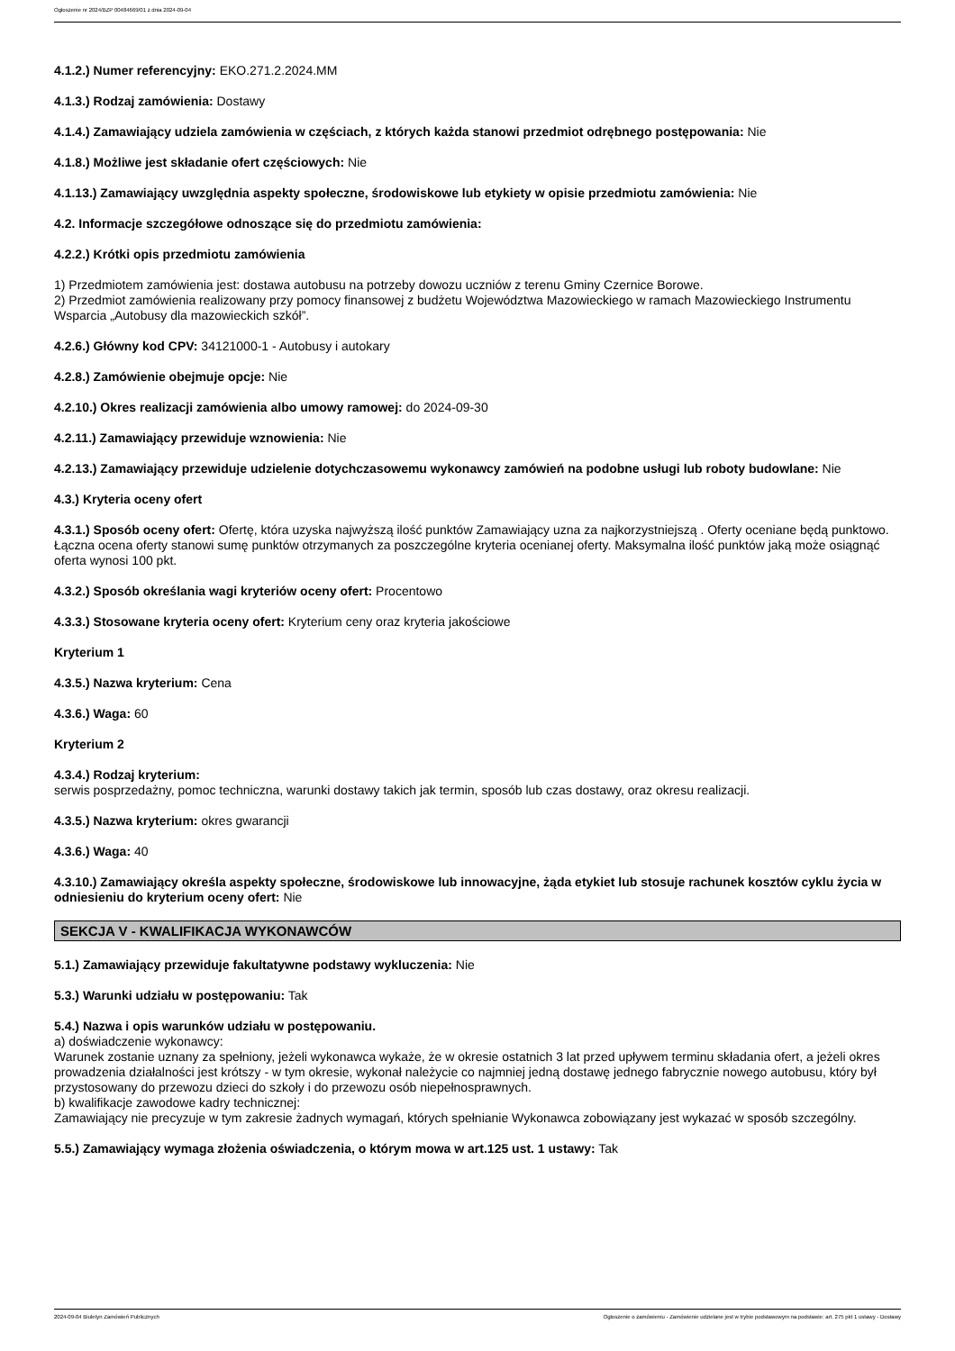Ogłoszenie nr 2024/BZP 00484669/01 z dnia 2024-09-04
4.1.2.) Numer referencyjny: EKO.271.2.2024.MM
4.1.3.) Rodzaj zamówienia: Dostawy
4.1.4.) Zamawiający udziela zamówienia w częściach, z których każda stanowi przedmiot odrębnego postępowania: Nie
4.1.8.) Możliwe jest składanie ofert częściowych: Nie
4.1.13.) Zamawiający uwzględnia aspekty społeczne, środowiskowe lub etykiety w opisie przedmiotu zamówienia: Nie
4.2. Informacje szczegółowe odnoszące się do przedmiotu zamówienia:
4.2.2.) Krótki opis przedmiotu zamówienia
1) Przedmiotem zamówienia jest: dostawa autobusu na potrzeby dowozu uczniów z terenu Gminy Czernice Borowe.
2) Przedmiot zamówienia realizowany przy pomocy finansowej z budżetu Województwa Mazowieckiego w ramach Mazowieckiego Instrumentu Wsparcia „Autobusy dla mazowieckich szkół”.
4.2.6.) Główny kod CPV: 34121000-1 - Autobusy i autokary
4.2.8.) Zamówienie obejmuje opcje: Nie
4.2.10.) Okres realizacji zamówienia albo umowy ramowej: do 2024-09-30
4.2.11.) Zamawiający przewiduje wznowienia: Nie
4.2.13.) Zamawiający przewiduje udzielenie dotychczasowemu wykonawcy zamówień na podobne usługi lub roboty budowlane: Nie
4.3.) Kryteria oceny ofert
4.3.1.) Sposób oceny ofert: Ofertę, która uzyska najwyższą ilość punktów Zamawiający uzna za najkorzystniejszą . Oferty oceniane będą punktowo.
Łączna ocena oferty stanowi sumę punktów otrzymanych za poszczególne kryteria ocenianej oferty. Maksymalna ilość punktów jaką może osiągnąć oferta wynosi 100 pkt.
4.3.2.) Sposób określania wagi kryteriów oceny ofert: Procentowo
4.3.3.) Stosowane kryteria oceny ofert: Kryterium ceny oraz kryteria jakościowe
Kryterium 1
4.3.5.) Nazwa kryterium: Cena
4.3.6.) Waga: 60
Kryterium 2
4.3.4.) Rodzaj kryterium:
serwis posprzedażny, pomoc techniczna, warunki dostawy takich jak termin, sposób lub czas dostawy, oraz okresu realizacji.
4.3.5.) Nazwa kryterium: okres gwarancji
4.3.6.) Waga: 40
4.3.10.) Zamawiający określa aspekty społeczne, środowiskowe lub innowacyjne, żąda etykiet lub stosuje rachunek kosztów cyklu życia w odniesieniu do kryterium oceny ofert: Nie
SEKCJA V - KWALIFIKACJA WYKONAWCÓW
5.1.) Zamawiający przewiduje fakultatywne podstawy wykluczenia: Nie
5.3.) Warunki udziału w postępowaniu: Tak
5.4.) Nazwa i opis warunków udziału w postępowaniu.
a) doświadczenie wykonawcy:
Warunek zostanie uznany za spełniony, jeżeli wykonawca wykaże, że w okresie ostatnich 3 lat przed upływem terminu składania ofert, a jeżeli okres prowadzenia działalności jest krótszy - w tym okresie, wykonał należycie co najmniej jedną dostawę jednego fabrycznie nowego autobusu, który był przystosowany do przewozu dzieci do szkoły i do przewozu osób niepełnosprawnych.
b) kwalifikacje zawodowe kadry technicznej:
Zamawiający nie precyzuje w tym zakresie żadnych wymagań, których spełnianie Wykonawca zobowiązany jest wykazać w sposób szczególny.
5.5.) Zamawiający wymaga złożenia oświadczenia, o którym mowa w art.125 ust. 1 ustawy: Tak
2024-09-04 Biuletyn Zamówień Publicznych Ogłoszenie o zamówieniu - Zamówienie udzielane jest w trybie podstawowym na podstawie: art. 275 pkt 1 ustawy - Dostawy